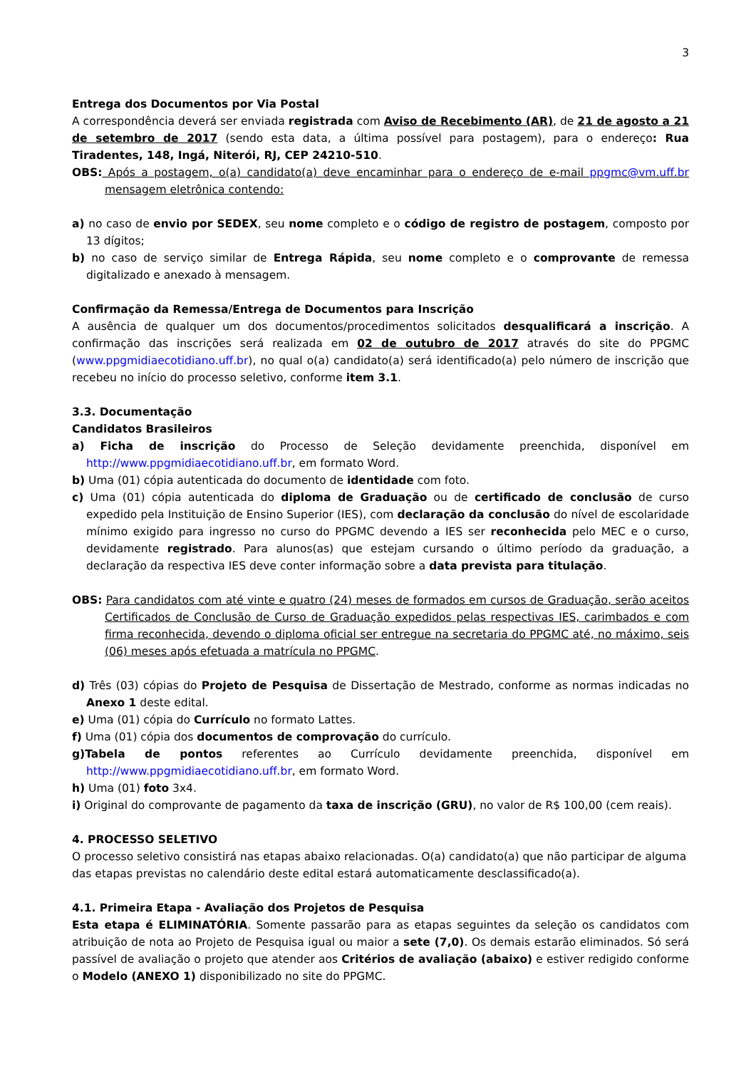3
Entrega dos Documentos por Via Postal
A correspondência deverá ser enviada registrada com Aviso de Recebimento (AR), de 21 de agosto a 21 de setembro de 2017 (sendo esta data, a última possível para postagem), para o endereço: Rua Tiradentes, 148, Ingá, Niterói, RJ, CEP 24210-510.
OBS: Após a postagem, o(a) candidato(a) deve encaminhar para o endereço de e-mail ppgmc@vm.uff.br mensagem eletrônica contendo:
a) no caso de envio por SEDEX, seu nome completo e o código de registro de postagem, composto por 13 dígitos;
b) no caso de serviço similar de Entrega Rápida, seu nome completo e o comprovante de remessa digitalizado e anexado à mensagem.
Confirmação da Remessa/Entrega de Documentos para Inscrição
A ausência de qualquer um dos documentos/procedimentos solicitados desqualificará a inscrição. A confirmação das inscrições será realizada em 02 de outubro de 2017 através do site do PPGMC (www.ppgmidiaecotidiano.uff.br), no qual o(a) candidato(a) será identificado(a) pelo número de inscrição que recebeu no início do processo seletivo, conforme item 3.1.
3.3. Documentação
Candidatos Brasileiros
a) Ficha de inscrição do Processo de Seleção devidamente preenchida, disponível em http://www.ppgmidiaecotidiano.uff.br, em formato Word.
b) Uma (01) cópia autenticada do documento de identidade com foto.
c) Uma (01) cópia autenticada do diploma de Graduação ou de certificado de conclusão de curso expedido pela Instituição de Ensino Superior (IES), com declaração da conclusão do nível de escolaridade mínimo exigido para ingresso no curso do PPGMC devendo a IES ser reconhecida pelo MEC e o curso, devidamente registrado. Para alunos(as) que estejam cursando o último período da graduação, a declaração da respectiva IES deve conter informação sobre a data prevista para titulação.
OBS: Para candidatos com até vinte e quatro (24) meses de formados em cursos de Graduação, serão aceitos Certificados de Conclusão de Curso de Graduação expedidos pelas respectivas IES, carimbados e com firma reconhecida, devendo o diploma oficial ser entregue na secretaria do PPGMC até, no máximo, seis (06) meses após efetuada a matrícula no PPGMC.
d) Três (03) cópias do Projeto de Pesquisa de Dissertação de Mestrado, conforme as normas indicadas no Anexo 1 deste edital.
e) Uma (01) cópia do Currículo no formato Lattes.
f) Uma (01) cópia dos documentos de comprovação do currículo.
g)Tabela de pontos referentes ao Currículo devidamente preenchida, disponível em http://www.ppgmidiaecotidiano.uff.br, em formato Word.
h) Uma (01) foto 3x4.
i) Original do comprovante de pagamento da taxa de inscrição (GRU), no valor de R$ 100,00 (cem reais).
4. PROCESSO SELETIVO
O processo seletivo consistirá nas etapas abaixo relacionadas. O(a) candidato(a) que não participar de alguma das etapas previstas no calendário deste edital estará automaticamente desclassificado(a).
4.1. Primeira Etapa - Avaliação dos Projetos de Pesquisa
Esta etapa é ELIMINATÓRIA. Somente passarão para as etapas seguintes da seleção os candidatos com atribuição de nota ao Projeto de Pesquisa igual ou maior a sete (7,0). Os demais estarão eliminados. Só será passível de avaliação o projeto que atender aos Critérios de avaliação (abaixo) e estiver redigido conforme o Modelo (ANEXO 1) disponibilizado no site do PPGMC.